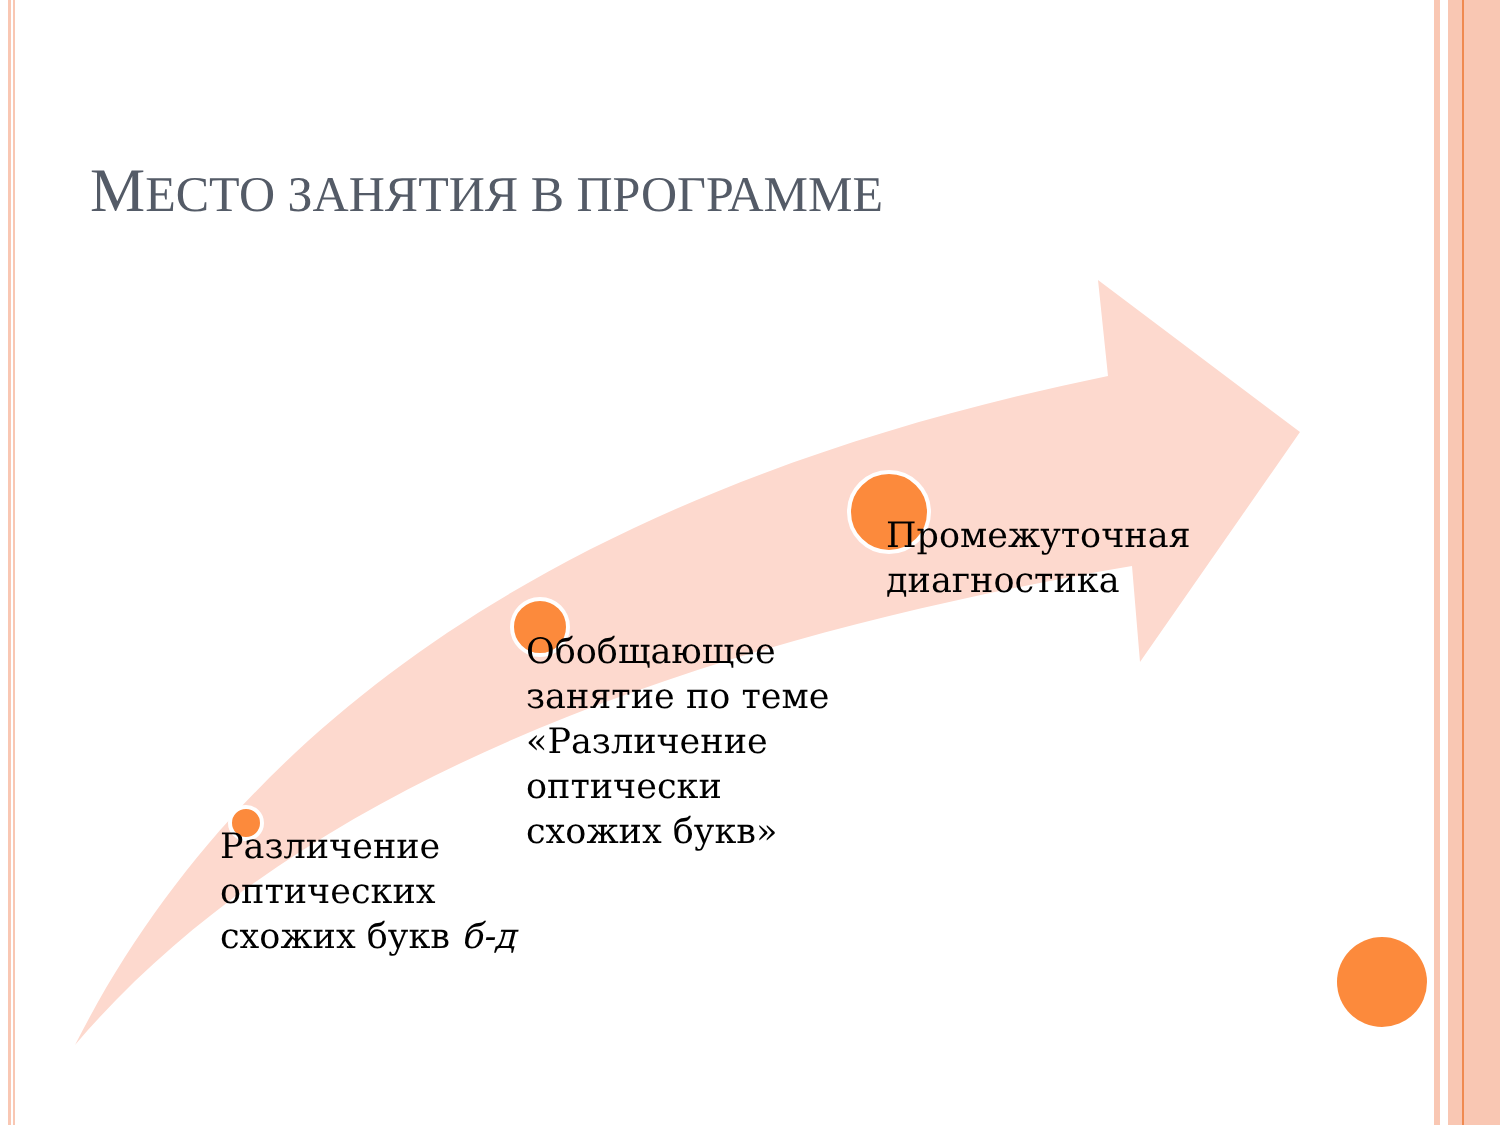МЕСТО ЗАНЯТИЯ В ПРОГРАММЕ
Промежуточная
диагностика
Обобщающее
занятие по теме
«Различение
оптически
схожих букв»
Различение
оптических
схожих букв б-д